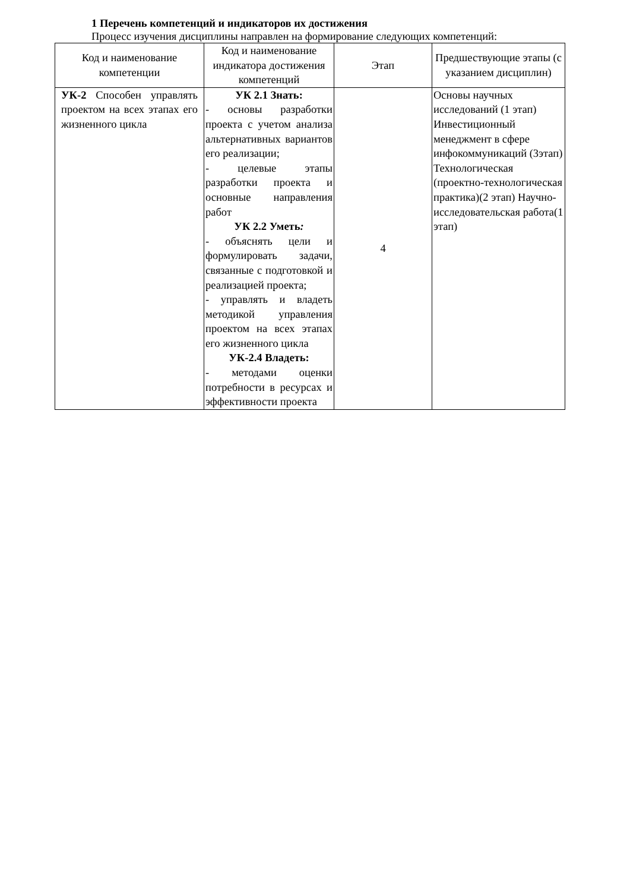1 Перечень компетенций и индикаторов их достижения
Процесс изучения дисциплины направлен на формирование следующих компетенций:
| Код и наименование компетенции | Код и наименование индикатора достижения компетенций | Этап | Предшествующие этапы (с указанием дисциплин) |
| --- | --- | --- | --- |
| УК-2 Способен управлять проектом на всех этапах его жизненного цикла | УК 2.1 Знать: - основы разработки проекта с учетом анализа альтернативных вариантов его реализации; - целевые этапы разработки проекта и основные направления работ УК 2.2 Уметь : - объяснять цели и формулировать задачи, связанные с подготовкой и реализацией проекта; - управлять и владеть методикой управления проектом на всех этапах его жизненного цикла УК-2.4 Владеть: - методами оценки потребности в ресурсах и эффективности проекта | 4 | Основы научных исследований (1 этап) Инвестиционный менеджмент в сфере инфокоммуникаций (3этап) Технологическая (проектно-технологическая практика)(2 этап) Научно-исследовательская работа(1 этап) |